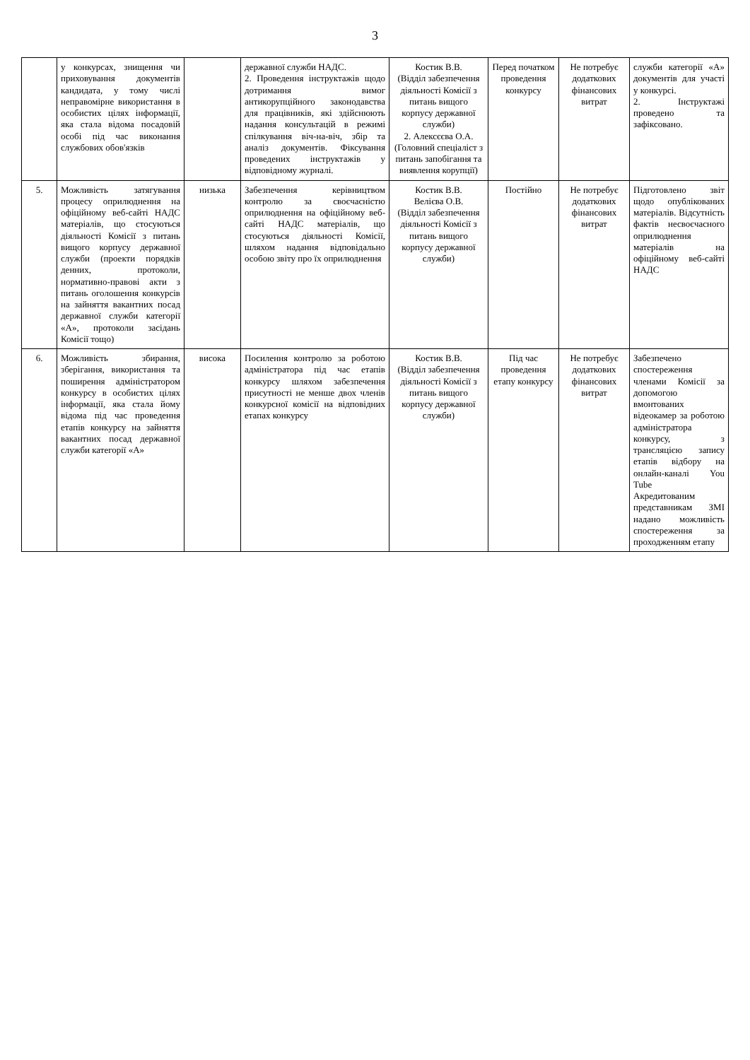3
| | у конкурсах, знищення чи приховування документів кандидата, у тому числі неправомірне використання в особистих цілях інформації, яка стала відома посадовій особі під час виконання службових обов'язків | | державної служби НАДС. 2. Проведення інструктажів щодо дотримання вимог антикорупційного законодавства для працівників, які здійснюють надання консультацій в режимі спілкування віч-на-віч, збір та аналіз документів. Фіксування проведених інструктажів у відповідному журналі. | Костик В.В. (Відділ забезпечення діяльності Комісії з питань вищого корпусу державної служби) 2. Алексєєва О.А. (Головний спеціаліст з питань запобігання та виявлення корупції) | Перед початком проведення конкурсу | Не потребує додаткових фінансових витрат | служби категорії «А» документів для участі у конкурсі. 2. Інструктажі проведено та зафіксовано. |
| 5. | Можливість затягування процесу оприлюднення на офіційному веб-сайті НАДС матеріалів, що стосуються діяльності Комісії з питань вищого корпусу державної служби (проекти порядків денних, протоколи, нормативно-правові акти з питань оголошення конкурсів на зайняття вакантних посад державної служби категорії «А», протоколи засідань Комісії тощо) | низька | Забезпечення керівництвом контролю за своєчасністю оприлюднення на офіційному веб-сайті НАДС матеріалів, що стосуються діяльності Комісії, шляхом надання відповідально особою звіту про їх оприлюднення | Костик В.В. Велієва О.В. (Відділ забезпечення діяльності Комісії з питань вищого корпусу державної служби) | Постійно | Не потребує додаткових фінансових витрат | Підготовлено звіт щодо опублікованих матеріалів. Відсутність фактів несвоєчасного оприлюднення матеріалів на офіційному веб-сайті НАДС |
| 6. | Можливість збирання, зберігання, використання та поширення адміністратором конкурсу в особистих цілях інформації, яка стала йому відома під час проведення етапів конкурсу на зайняття вакантних посад державної служби категорії «А» | висока | Посилення контролю за роботою адміністратора під час етапів конкурсу шляхом забезпечення присутності не менше двох членів конкурсної комісії на відповідних етапах конкурсу | Костик В.В. (Відділ забезпечення діяльності Комісії з питань вищого корпусу державної служби) | Під час проведення етапу конкурсу | Не потребує додаткових фінансових витрат | Забезпечено спостереження членами Комісії за допомогою вмонтованих відеокамер за роботою адміністратора конкурсу, з трансляцією запису етапів відбору на онлайн-каналі You Tube Акредитованим представникам ЗМІ надано можливість спостереження за проходженням етапу |